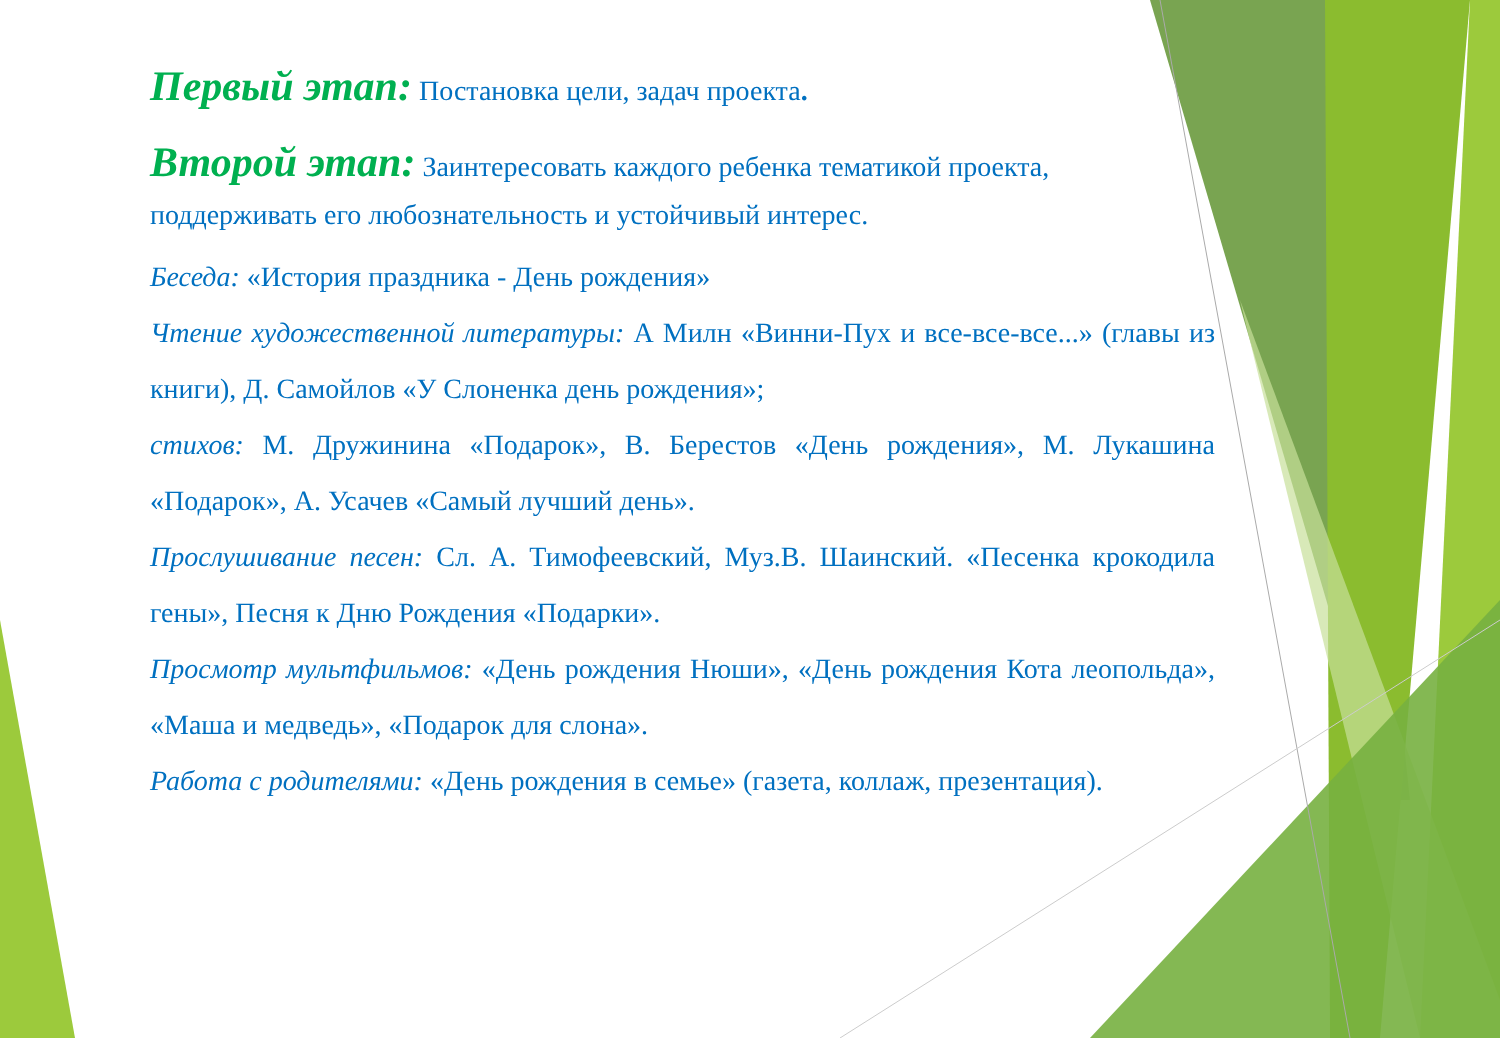Первый этап: Постановка цели, задач проекта.
Второй этап: Заинтересовать каждого ребенка тематикой проекта, поддерживать его любознательность и устойчивый интерес.
Беседа: «История праздника - День рождения»
Чтение художественной литературы: А Милн «Винни-Пух и все-все-все...» (главы из книги), Д. Самойлов «У Слоненка день рождения»;
стихов: М. Дружинина «Подарок», В. Берестов «День рождения», М. Лукашина «Подарок», А. Усачев «Самый лучший день».
Прослушивание песен: Сл. А. Тимофеевский, Муз.В. Шаинский. «Песенка крокодила гены», Песня к Дню Рождения «Подарки».
Просмотр мультфильмов: «День рождения Нюши», «День рождения Кота леопольда», «Маша и медведь», «Подарок для слона».
Работа с родителями: «День рождения в семье» (газета, коллаж, презентация).